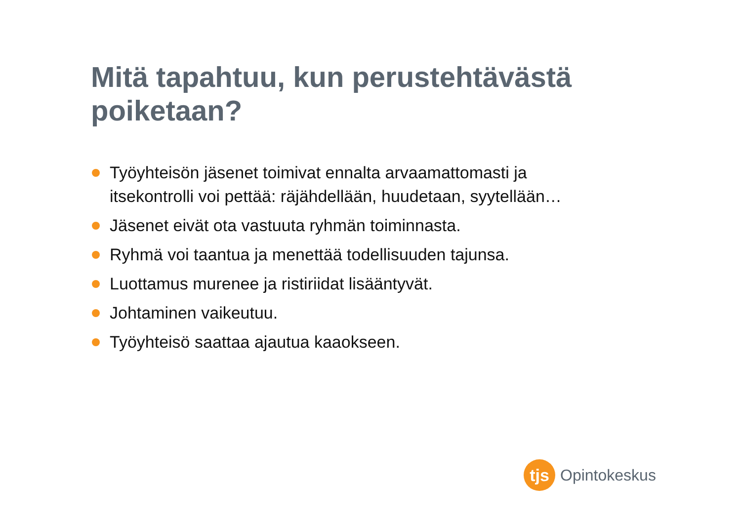Mitä tapahtuu, kun perustehtävästä poiketaan?
Työyhteisön jäsenet toimivat ennalta arvaamattomasti ja itsekontrolli voi pettää: räjähdellään, huudetaan, syytellään…
Jäsenet eivät ota vastuuta ryhmän toiminnasta.
Ryhmä voi taantua ja menettää todellisuuden tajunsa.
Luottamus murenee ja ristiriidat lisääntyvät.
Johtaminen vaikeutuu.
Työyhteisö saattaa ajautua kaaokseen.
tjs
Opintokeskus